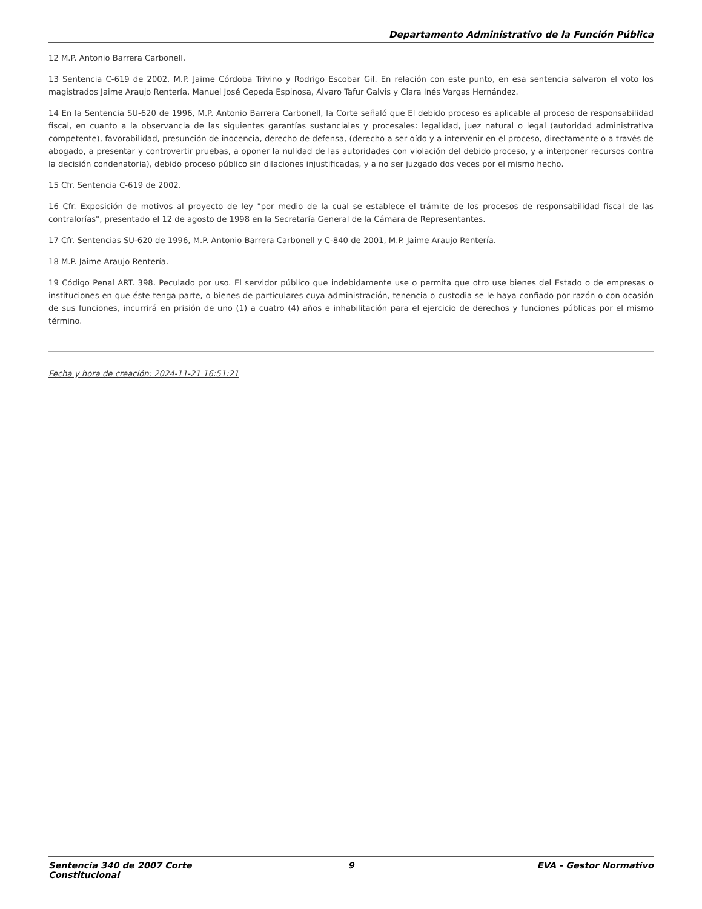Departamento Administrativo de la Función Pública
12 M.P. Antonio Barrera Carbonell.
13 Sentencia C-619 de 2002, M.P. Jaime Córdoba Trivino y Rodrigo Escobar Gil. En relación con este punto, en esa sentencia salvaron el voto los magistrados Jaime Araujo Rentería, Manuel José Cepeda Espinosa, Alvaro Tafur Galvis y Clara Inés Vargas Hernández.
14 En la Sentencia SU-620 de 1996, M.P. Antonio Barrera Carbonell, la Corte señaló que El debido proceso es aplicable al proceso de responsabilidad fiscal, en cuanto a la observancia de las siguientes garantías sustanciales y procesales: legalidad, juez natural o legal (autoridad administrativa competente), favorabilidad, presunción de inocencia, derecho de defensa, (derecho a ser oído y a intervenir en el proceso, directamente o a través de abogado, a presentar y controvertir pruebas, a oponer la nulidad de las autoridades con violación del debido proceso, y a interponer recursos contra la decisión condenatoria), debido proceso público sin dilaciones injustificadas, y a no ser juzgado dos veces por el mismo hecho.
15 Cfr. Sentencia C-619 de 2002.
16 Cfr. Exposición de motivos al proyecto de ley "por medio de la cual se establece el trámite de los procesos de responsabilidad fiscal de las contralorías", presentado el 12 de agosto de 1998 en la Secretaría General de la Cámara de Representantes.
17 Cfr. Sentencias SU-620 de 1996, M.P. Antonio Barrera Carbonell y C-840 de 2001, M.P. Jaime Araujo Rentería.
18 M.P. Jaime Araujo Rentería.
19 Código Penal ART. 398. Peculado por uso. El servidor público que indebidamente use o permita que otro use bienes del Estado o de empresas o instituciones en que éste tenga parte, o bienes de particulares cuya administración, tenencia o custodia se le haya confiado por razón o con ocasión de sus funciones, incurrirá en prisión de uno (1) a cuatro (4) años e inhabilitación para el ejercicio de derechos y funciones públicas por el mismo término.
Fecha y hora de creación: 2024-11-21 16:51:21
Sentencia 340 de 2007 Corte Constitucional
9 EVA - Gestor Normativo